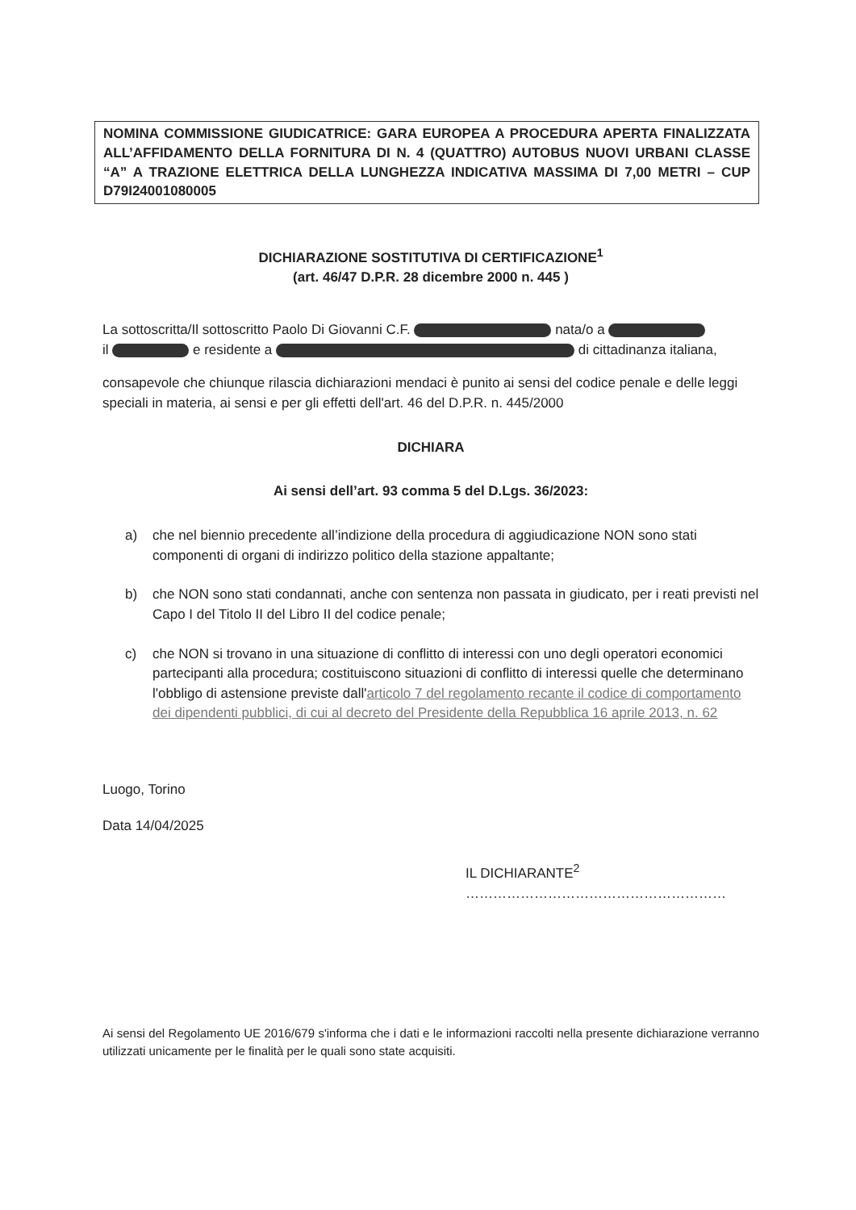NOMINA COMMISSIONE GIUDICATRICE: GARA EUROPEA A PROCEDURA APERTA FINALIZZATA ALL’AFFIDAMENTO DELLA FORNITURA DI N. 4 (QUATTRO) AUTOBUS NUOVI URBANI CLASSE “A” A TRAZIONE ELETTRICA DELLA LUNGHEZZA INDICATIVA MASSIMA DI 7,00 METRI – CUP D79I24001080005
DICHIARAZIONE SOSTITUTIVA DI CERTIFICAZIONE<sup>1</sup>
(art. 46/47 D.P.R. 28 dicembre 2000 n. 445 )
La sottoscritta/Il sottoscritto Paolo Di Giovanni C.F. nata/o a
il e residente a di cittadinanza italiana,
consapevole che chiunque rilascia dichiarazioni mendaci è punito ai sensi del codice penale e delle leggi speciali in materia, ai sensi e per gli effetti dell'art. 46 del D.P.R. n. 445/2000
DICHIARA
Ai sensi dell’art. 93 comma 5 del D.Lgs. 36/2023:
a) che nel biennio precedente all’indizione della procedura di aggiudicazione NON sono stati componenti di organi di indirizzo politico della stazione appaltante;
b) che NON sono stati condannati, anche con sentenza non passata in giudicato, per i reati previsti nel Capo I del Titolo II del Libro II del codice penale;
c) che NON si trovano in una situazione di conflitto di interessi con uno degli operatori economici partecipanti alla procedura; costituiscono situazioni di conflitto di interessi quelle che determinano l'obbligo di astensione previste dall'articolo 7 del regolamento recante il codice di comportamento dei dipendenti pubblici, di cui al decreto del Presidente della Repubblica 16 aprile 2013, n. 62
Luogo, Torino
Data 14/04/2025
IL DICHIARANTE<sup>2</sup>
…………………………………………………
Ai sensi del Regolamento UE 2016/679 s'informa che i dati e le informazioni raccolti nella presente dichiarazione verranno utilizzati unicamente per le finalità per le quali sono state acquisiti.